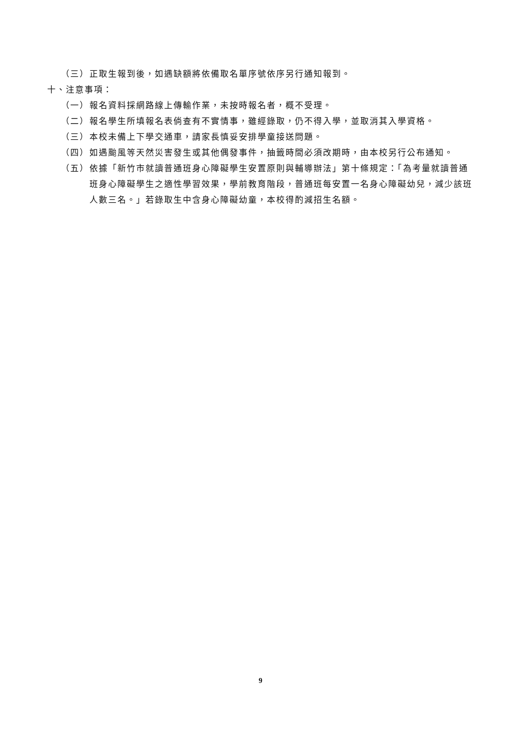（三） 正取生報到後，如遇缺額將依備取名單序號依序另行通知報到。
十、注意事項：
（一） 報名資料採網路線上傳輸作業，未按時報名者，概不受理。
（二） 報名學生所填報名表倘查有不實情事，雖經錄取，仍不得入學，並取消其入學資格。
（三） 本校未備上下學交通車，請家長慎妥安排學童接送問題。
（四） 如遇颱風等天然災害發生或其他偶發事件，抽籤時間必須改期時，由本校另行公布通知。
（五） 依據「新竹市就讀普通班身心障礙學生安置原則與輔導辦法」第十條規定：「為考量就讀普通班身心障礙學生之適性學習效果，學前教育階段，普通班每安置一名身心障礙幼兒，減少該班人數三名。」若錄取生中含身心障礙幼童，本校得酌減招生名額。
9